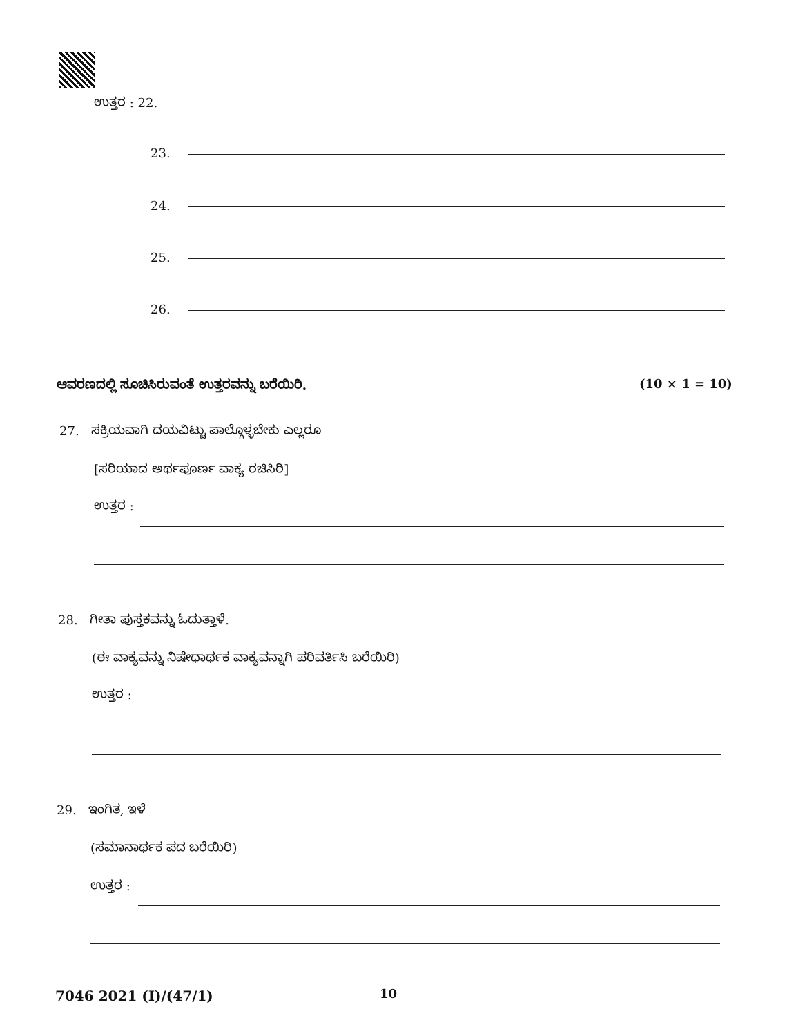ಉತ್ತರ : 22.
23.
24.
25.
26.
ಆವರಣದಲ್ಲಿ ಸೂಚಿಸಿರುವಂತೆ ಉತ್ತರವನ್ನು ಬರೆಯಿರಿ.
(10 × 1 = 10)
27. ಸಕ್ರಿಯವಾಗಿ ದಯವಿಟ್ಟು ಪಾಲ್ಗೊಳ್ಳಬೇಕು ಎಲ್ಲರೂ
[ಸರಿಯಾದ ಅರ್ಥಪೂರ್ಣ ವಾಕ್ಯ ರಚಿಸಿರಿ]
ಉತ್ತರ :
28. ಗೀತಾ ಪುಸ್ತಕವನ್ನು ಓದುತ್ತಾಳೆ.
(ಈ ವಾಕ್ಯವನ್ನು ನಿಷೇಧಾರ್ಥಕ ವಾಕ್ಯವನ್ನಾಗಿ ಪರಿವರ್ತಿಸಿ ಬರೆಯಿರಿ)
ಉತ್ತರ :
29. ಇಂಗಿತ, ಇಳೆ
(ಸಮಾನಾರ್ಥಕ ಪದ ಬರೆಯಿರಿ)
ಉತ್ತರ :
7046 2021 (I)/(47/1) 10